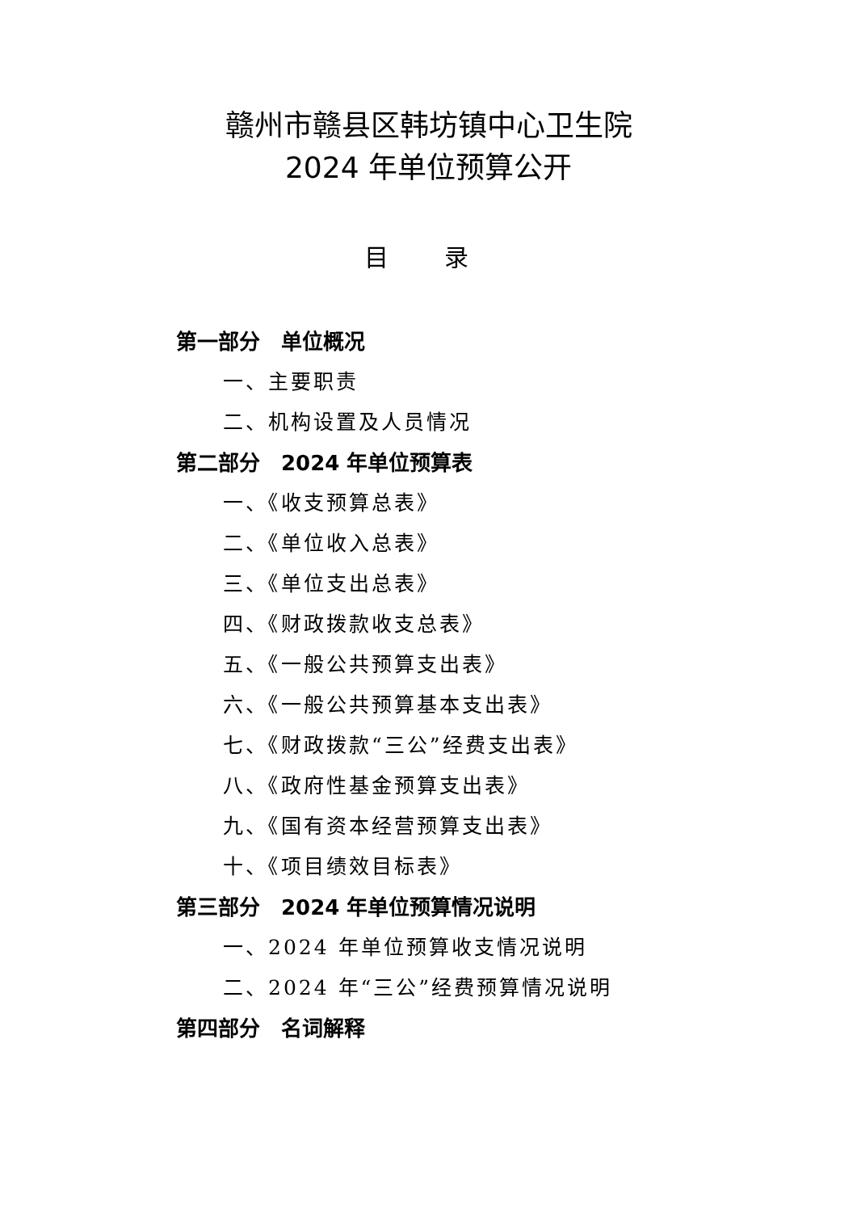赣州市赣县区韩坊镇中心卫生院
2024 年单位预算公开
目 录
第一部分　单位概况
一、主要职责
二、机构设置及人员情况
第二部分　2024 年单位预算表
一、《收支预算总表》
二、《单位收入总表》
三、《单位支出总表》
四、《财政拨款收支总表》
五、《一般公共预算支出表》
六、《一般公共预算基本支出表》
七、《财政拨款“三公”经费支出表》
八、《政府性基金预算支出表》
九、《国有资本经营预算支出表》
十、《项目绩效目标表》
第三部分　2024 年单位预算情况说明
一、2024 年单位预算收支情况说明
二、2024 年“三公”经费预算情况说明
第四部分　名词解释